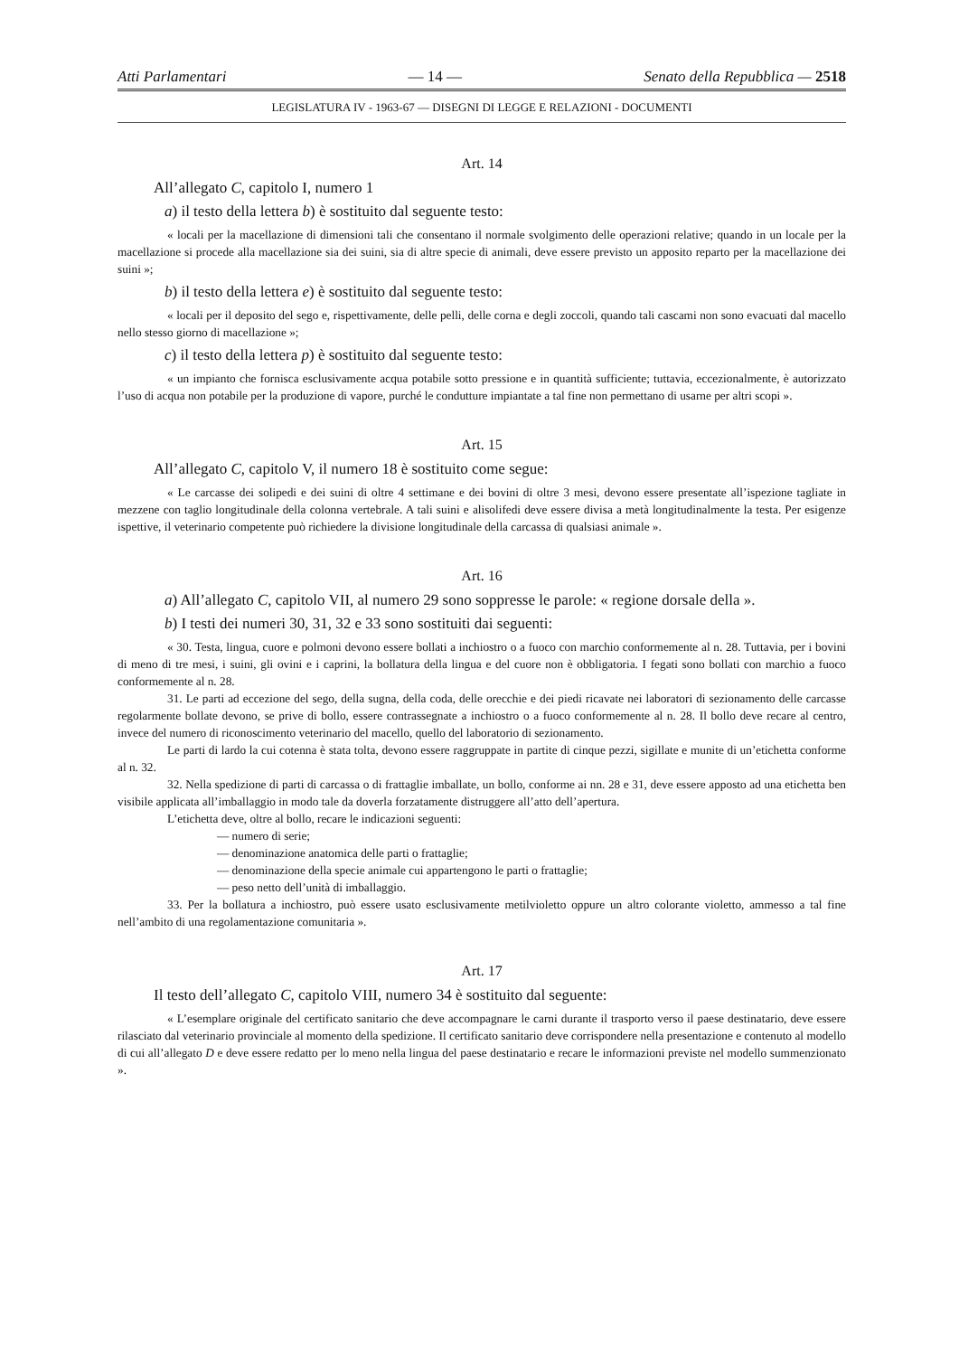Atti Parlamentari — 14 — Senato della Repubblica — 2518
LEGISLATURA IV - 1963-67 — DISEGNI DI LEGGE E RELAZIONI - DOCUMENTI
Art. 14
All’allegato C, capitolo I, numero 1
a) il testo della lettera b) è sostituito dal seguente testo:
« locali per la macellazione di dimensioni tali che consentano il normale svolgimento delle operazioni relative; quando in un locale per la macellazione si procede alla macellazione sia dei suini, sia di altre specie di animali, deve essere previsto un apposito reparto per la macellazione dei suini »;
b) il testo della lettera e) è sostituito dal seguente testo:
« locali per il deposito del sego e, rispettivamente, delle pelli, delle corna e degli zoccoli, quando tali cascami non sono evacuati dal macello nello stesso giorno di macellazione »;
c) il testo della lettera p) è sostituito dal seguente testo:
« un impianto che fornisca esclusivamente acqua potabile sotto pressione e in quantità sufficiente; tuttavia, eccezionalmente, è autorizzato l’uso di acqua non potabile per la produzione di vapore, purché le condutture impiantate a tal fine non permettano di usarne per altri scopi ».
Art. 15
All’allegato C, capitolo V, il numero 18 è sostituito come segue:
« Le carcasse dei solipedi e dei suini di oltre 4 settimane e dei bovini di oltre 3 mesi, devono essere presentate all’ispezione tagliate in mezzene con taglio longitudinale della colonna vertebrale. A tali suini e alisolifedi deve essere divisa a metà longitudinalmente la testa. Per esigenze ispettive, il veterinario competente può richiedere la divisione longitudinale della carcassa di qualsiasi animale ».
Art. 16
a) All’allegato C, capitolo VII, al numero 29 sono soppresse le parole: « regione dorsale della ».
b) I testi dei numeri 30, 31, 32 e 33 sono sostituiti dai seguenti:
« 30. Testa, lingua, cuore e polmoni devono essere bollati a inchiostro o a fuoco con marchio conformemente al n. 28. Tuttavia, per i bovini di meno di tre mesi, i suini, gli ovini e i caprini, la bollatura della lingua e del cuore non è obbligatoria. I fegati sono bollati con marchio a fuoco conformemente al n. 28.
31. Le parti ad eccezione del sego, della sugna, della coda, delle orecchie e dei piedi ricavate nei laboratori di sezionamento delle carcasse regolarmente bollate devono, se prive di bollo, essere contrassegnate a inchiostro o a fuoco conformemente al n. 28. Il bollo deve recare al centro, invece del numero di riconoscimento veterinario del macello, quello del laboratorio di sezionamento.
Le parti di lardo la cui cotenna è stata tolta, devono essere raggruppate in partite di cinque pezzi, sigillate e munite di un’etichetta conforme al n. 32.
32. Nella spedizione di parti di carcassa o di frattaglie imballate, un bollo, conforme ai nn. 28 e 31, deve essere apposto ad una etichetta ben visibile applicata all’imballaggio in modo tale da doverla forzatamente distruggere all’atto dell’apertura.
L’etichetta deve, oltre al bollo, recare le indicazioni seguenti:
— numero di serie;
— denominazione anatomica delle parti o frattaglie;
— denominazione della specie animale cui appartengono le parti o frattaglie;
— peso netto dell’unità di imballaggio.
33. Per la bollatura a inchiostro, può essere usato esclusivamente metilvioletto oppure un altro colorante violetto, ammesso a tal fine nell’ambito di una regolamentazione comunitaria ».
Art. 17
Il testo dell’allegato C, capitolo VIII, numero 34 è sostituito dal seguente:
« L’esemplare originale del certificato sanitario che deve accompagnare le carni durante il trasporto verso il paese destinatario, deve essere rilasciato dal veterinario provinciale al momento della spedizione. Il certificato sanitario deve corrispondere nella presentazione e contenuto al modello di cui all’allegato D e deve essere redatto per lo meno nella lingua del paese destinatario e recare le informazioni previste nel modello summenzionato ».